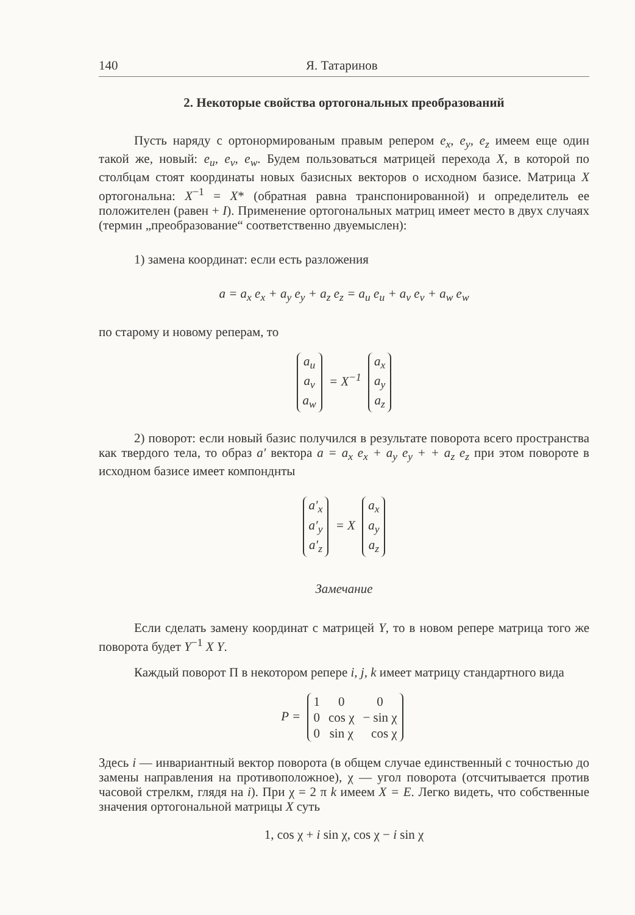140 Я. Татаринов
2. Некоторые свойства ортогональных преобразований
Пусть наряду с ортонормированым правым репером e<sub>x</sub>, e<sub>y</sub>, e<sub>z</sub> имеем еще один такой же, новый: e<sub>u</sub>, e<sub>v</sub>, e<sub>w</sub>. Будем пользоваться матрицей перехода X, в которой по столбцам стоят координаты новых базисных векторов о исходном базисе. Матрица X ортогональна: X<sup>−1</sup> = X* (обратная равна транспонированной) и определитель ее положителен (равен + I). Применение ортогональных матриц имеет место в двух случаях (термин „преобразование“ соответственно двуемыслен):
1) замена координат: если есть разложения
a = a<sub>x</sub> e<sub>x</sub> + a<sub>y</sub> e<sub>y</sub> + a<sub>z</sub> e<sub>z</sub> = a<sub>u</sub> e<sub>u</sub> + a<sub>v</sub> e<sub>v</sub> + a<sub>w</sub> e<sub>w</sub>
по старому и новому реперам, то
| a<sub>u</sub> |
| a<sub>v</sub> |
| a<sub>w</sub> |
= X<sup>−1</sup>
| a<sub>x</sub> |
| a<sub>y</sub> |
| a<sub>z</sub> |
2) поворот: если новый базис получился в результате поворота всего пространства как твердого тела, то образ a′ вектора a = a<sub>x</sub> e<sub>x</sub> + a<sub>y</sub> e<sub>y</sub> + + a<sub>z</sub> e<sub>z</sub> при этом повороте в исходном базисе имеет компонднты
| a′<sub>x</sub> |
| a′<sub>y</sub> |
| a′<sub>z</sub> |
= X
| a<sub>x</sub> |
| a<sub>y</sub> |
| a<sub>z</sub> |
Замечание
Если сделать замену координат с матрицей Y, то в новом репере матрица того же поворота будет Y<sup>−1</sup> X Y.
Каждый поворот П в некотором репере i, j, k имеет матрицу стандартного вида
P =
| 1 | 0 | 0 |
| 0 | cos χ | − sin χ |
| 0 | sin χ | cos χ |
Здесь i — инвариантный вектор поворота (в общем случае единственный с точностью до замены направления на противоположное), χ — угол поворота (отсчитывается против часовой стрелкм, глядя на i). При χ = 2 π k имеем X = E. Легко видеть, что собственные значения ортогональной матрицы X суть
1, cos χ + i sin χ, cos χ − i sin χ